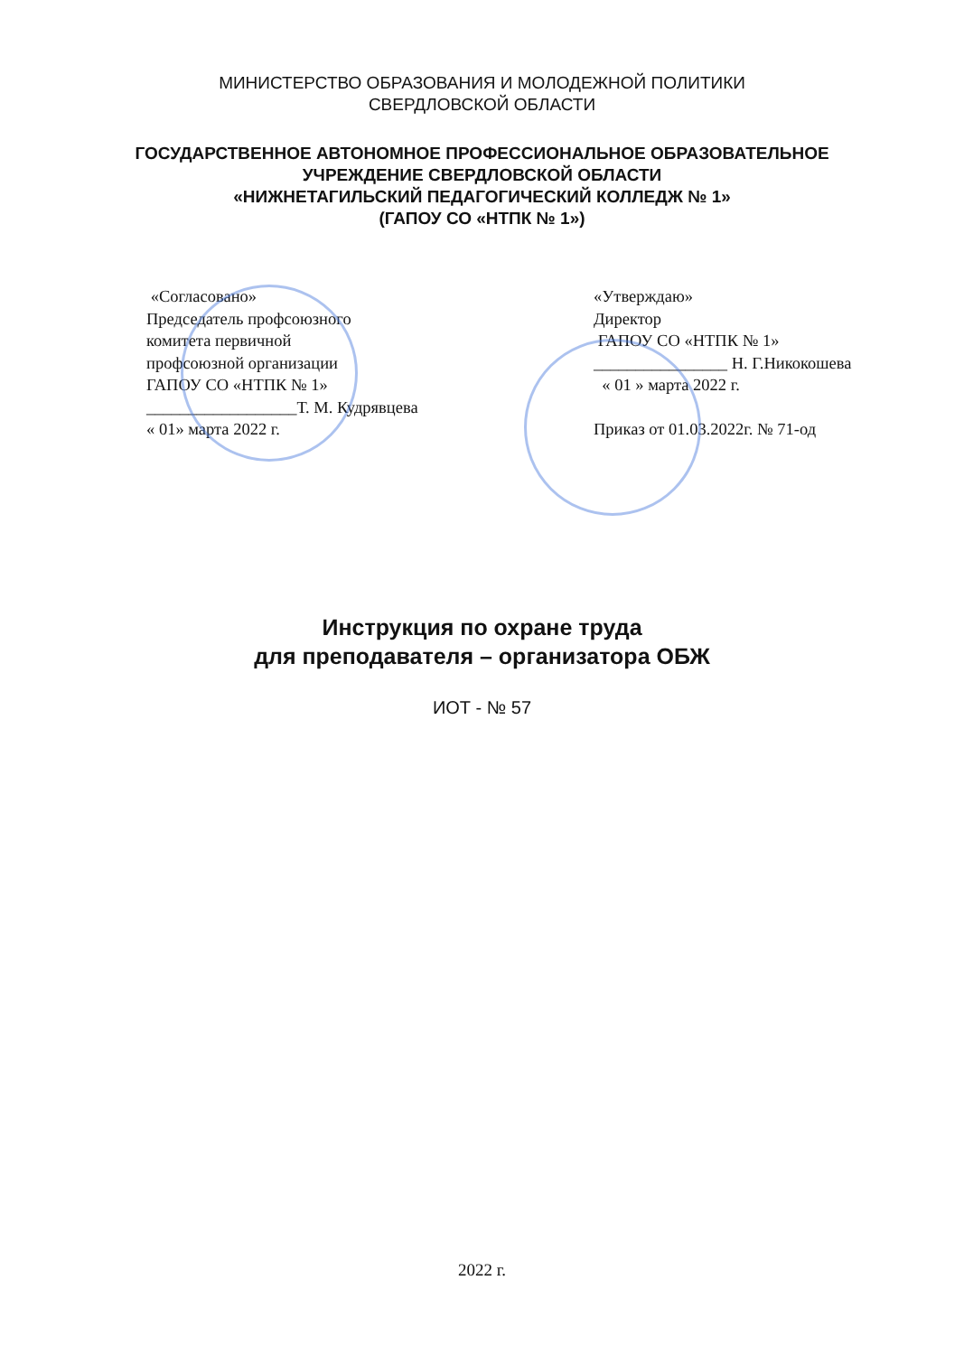МИНИСТЕРСТВО ОБРАЗОВАНИЯ И МОЛОДЕЖНОЙ ПОЛИТИКИ
СВЕРДЛОВСКОЙ ОБЛАСТИ
ГОСУДАРСТВЕННОЕ АВТОНОМНОЕ ПРОФЕССИОНАЛЬНОЕ ОБРАЗОВАТЕЛЬНОЕ
УЧРЕЖДЕНИЕ СВЕРДЛОВСКОЙ ОБЛАСТИ
«НИЖНЕТАГИЛЬСКИЙ ПЕДАГОГИЧЕСКИЙ КОЛЛЕДЖ № 1»
(ГАПОУ СО «НТПК № 1»)
«Согласовано»
Председатель профсоюзного
комитета первичной
профсоюзной организации
ГАПОУ СО «НТПК № 1»
__________________Т. М. Кудрявцева
« 01» марта 2022 г.
«Утверждаю»
Директор
ГАПОУ СО «НТПК № 1»
________________ Н. Г.Никокошева
« 01 » марта 2022 г.
Приказ от 01.03.2022г. № 71-од
Инструкция по охране труда
для преподавателя – организатора ОБЖ
ИОТ - № 57
2022 г.